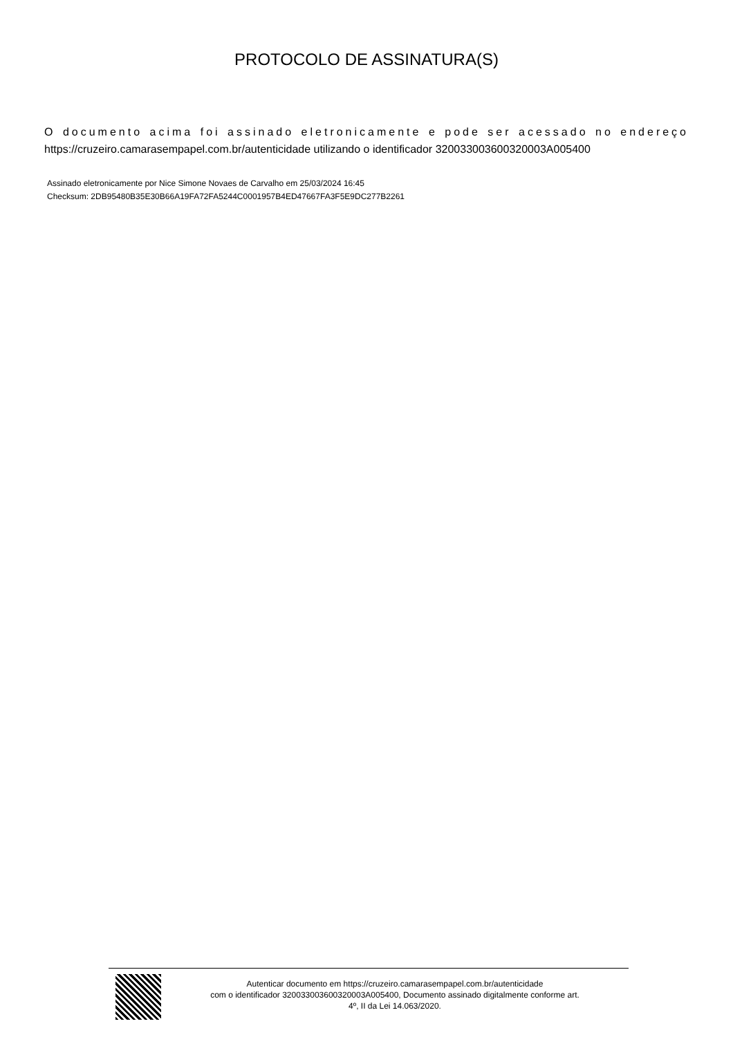PROTOCOLO DE ASSINATURA(S)
O documento acima foi assinado eletronicamente e pode ser acessado no endereço https://cruzeiro.camarasempapel.com.br/autenticidade utilizando o identificador 320033003600320003A005400
Assinado eletronicamente por Nice Simone Novaes de Carvalho em 25/03/2024 16:45
Checksum: 2DB95480B35E30B66A19FA72FA5244C0001957B4ED47667FA3F5E9DC277B2261
Autenticar documento em https://cruzeiro.camarasempapel.com.br/autenticidade
com o identificador 320033003600320003A005400, Documento assinado digitalmente conforme art.
4º, II da Lei 14.063/2020.